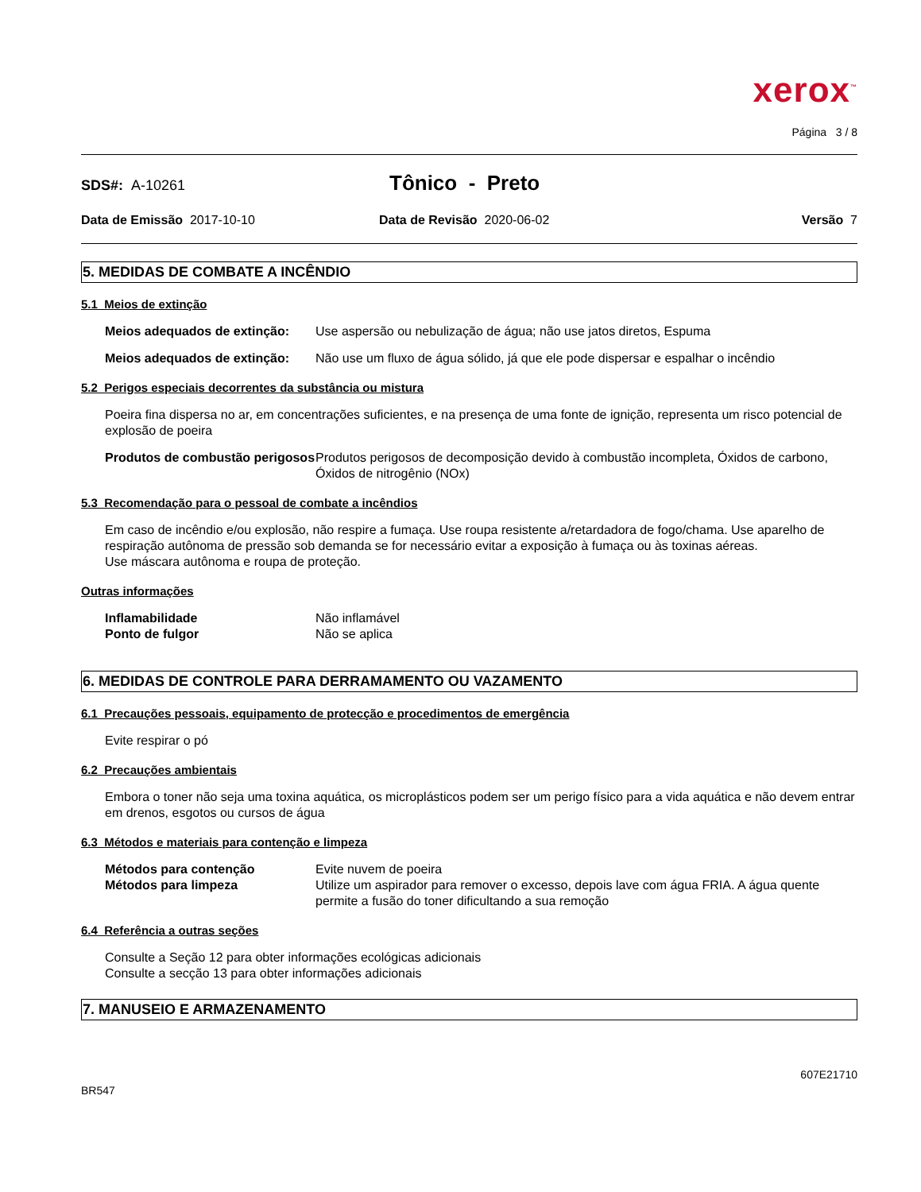xerox<sup>™</sup>
Página 3 / 8
SDS#: A-10261
Tônico - Preto
Data de Emissão 2017-10-10 Data de Revisão 2020-06-02 Versão 7
5. MEDIDAS DE COMBATE A INCÊNDIO
5.1 Meios de extinção
Meios adequados de extinção:
Use aspersão ou nebulização de água; não use jatos diretos, Espuma
Meios adequados de extinção:
Não use um fluxo de água sólido, já que ele pode dispersar e espalhar o incêndio
5.2 Perigos especiais decorrentes da substância ou mistura
Poeira fina dispersa no ar, em concentrações suficientes, e na presença de uma fonte de ignição, representa um risco potencial de explosão de poeira
Produtos de combustão perigosos
Produtos perigosos de decomposição devido à combustão incompleta, Óxidos de carbono, Óxidos de nitrogênio (NOx)
5.3 Recomendação para o pessoal de combate a incêndios
Em caso de incêndio e/ou explosão, não respire a fumaça. Use roupa resistente a/retardadora de fogo/chama. Use aparelho de respiração autônoma de pressão sob demanda se for necessário evitar a exposição à fumaça ou às toxinas aéreas.
Use máscara autônoma e roupa de proteção.
Outras informações
Inflamabilidade Não inflamável
Ponto de fulgor Não se aplica
6. MEDIDAS DE CONTROLE PARA DERRAMAMENTO OU VAZAMENTO
6.1 Precauções pessoais, equipamento de protecção e procedimentos de emergência
Evite respirar o pó
6.2 Precauções ambientais
Embora o toner não seja uma toxina aquática, os microplásticos podem ser um perigo físico para a vida aquática e não devem entrar em drenos, esgotos ou cursos de água
6.3 Métodos e materiais para contenção e limpeza
Métodos para contenção Evite nuvem de poeira
Métodos para limpeza Utilize um aspirador para remover o excesso, depois lave com água FRIA. A água quente permite a fusão do toner dificultando a sua remoção
6.4 Referência a outras seções
Consulte a Seção 12 para obter informações ecológicas adicionais
Consulte a secção 13 para obter informações adicionais
7. MANUSEIO E ARMAZENAMENTO
BR547
607E21710